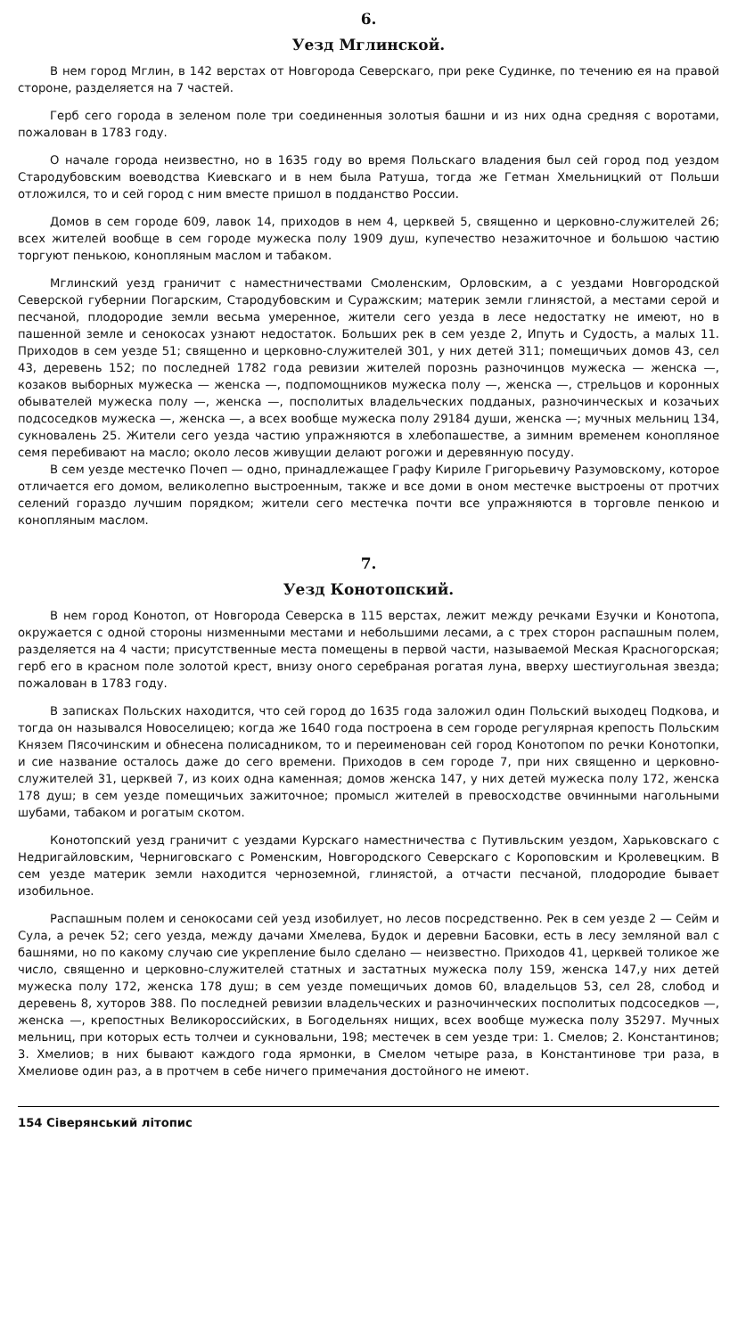6.
Уезд Мглинской.
В нем город Мглин, в 142 верстах от Новгорода Северскаго, при реке Судинке, по течению ея на правой стороне, разделяется на 7 частей.
Герб сего города в зеленом поле три соединенныя золотыя башни и из них одна средняя с воротами, пожалован в 1783 году.
О начале города неизвестно, но в 1635 году во время Польскаго владения был сей город под уездом Стародубовским воеводства Киевскаго и в нем была Ратуша, тогда же Гетман Хмельницкий от Польши отложился, то и сей город с ним вместе пришол в подданство России.
Домов в сем городе 609, лавок 14, приходов в нем 4, церквей 5, священно и церковно-служителей 26; всех жителей вообще в сем городе мужеска полу 1909 душ, купечество незажиточное и большою частию торгуют пенькою, конопляным маслом и табаком.
Мглинский уезд граничит с наместничествами Смоленским, Орловским, а с уездами Новгородской Северской губернии Погарским, Стародубовским и Суражским; материк земли глинястой, а местами серой и песчаной, плодородие земли весьма умеренное, жители сего уезда в лесе недостатку не имеют, но в пашенной земле и сенокосах узнают недостаток. Больших рек в сем уезде 2, Ипуть и Судость, а малых 11. Приходов в сем уезде 51; священно и церковно-служителей 301, у них детей 311; помещичьих домов 43, сел 43, деревень 152; по последней 1782 года ревизии жителей порознь разночинцов мужеска — женска —, козаков выборных мужеска — женска —, подпомощников мужеска полу —, женска —, стрельцов и коронных обывателей мужеска полу —, женска —, посполитых владельческих подданых, разночинческых и козачьих подсоседков мужеска —, женска —, а всех вообще мужеска полу 29184 души, женска —; мучных мельниц 134, сукновалень 25. Жители сего уезда частию упражняются в хлебопашестве, а зимним временем конопляное семя перебивают на масло; около лесов живущии делают рогожи и деревянную посуду.
В сем уезде местечко Почеп — одно, принадлежащее Графу Кириле Григорьевичу Разумовскому, которое отличается его домом, великолепно выстроенным, также и все доми в оном местечке выстроены от протчих селений гораздо лучшим порядком; жители сего местечка почти все упражняются в торговле пенкою и конопляным маслом.
7.
Уезд Конотопский.
В нем город Конотоп, от Новгорода Северска в 115 верстах, лежит между речками Езучки и Конотопа, окружается с одной стороны низменными местами и небольшими лесами, а с трех сторон распашным полем, разделяется на 4 части; присутственные места помещены в первой части, называемой Меская Красногорская; герб его в красном поле золотой крест, внизу оного серебраная рогатая луна, вверху шестиугольная звезда; пожалован в 1783 году.
В записках Польских находится, что сей город до 1635 года заложил один Польский выходец Подкова, и тогда он назывался Новоселицею; когда же 1640 года построена в сем городе регулярная крепость Польским Князем Пясочинским и обнесена полисадником, то и переименован сей город Конотопом по речки Конотопки, и сие название осталось даже до сего времени. Приходов в сем городе 7, при них священно и церковно-служителей 31, церквей 7, из коих одна каменная; домов женска 147, у них детей мужеска полу 172, женска 178 душ; в сем уезде помещичьих зажиточное; промысл жителей в превосходстве овчинными нагольными шубами, табаком и рогатым скотом.
Конотопский уезд граничит с уездами Курскаго наместничества с Путивльским уездом, Харьковскаго с Недригайловским, Черниговскаго с Роменским, Новгородского Северскаго с Короповским и Кролевецким. В сем уезде материк земли находится черноземной, глинястой, а отчасти песчаной, плодородие бывает изобильное.
Распашным полем и сенокосами сей уезд изобилует, но лесов посредственно. Рек в сем уезде 2 — Сейм и Сула, а речек 52; сего уезда, между дачами Хмелева, Будок и деревни Басовки, есть в лесу земляной вал с башнями, но по какому случаю сие укрепление было сделано — неизвестно. Приходов 41, церквей толикое же число, священно и церковно-служителей статных и застатных мужеска полу 159, женска 147,у них детей мужеска полу 172, женска 178 душ; в сем уезде помещичьих домов 60, владельцов 53, сел 28, слобод и деревень 8, хуторов 388. По последней ревизии владельческих и разночинческих посполитых подсоседков —, женска —, крепостных Великороссийских, в Богодельнях нищих, всех вообще мужеска полу 35297. Мучных мельниц, при которых есть толчеи и сукновальни, 198; местечек в сем уезде три: 1. Смелов; 2. Константинов; 3. Хмелиов; в них бывают каждого года ярмонки, в Смелом четыре раза, в Константинове три раза, в Хмелиове один раз, а в протчем в себе ничего примечания достойного не имеют.
154 Сіверянський літопис